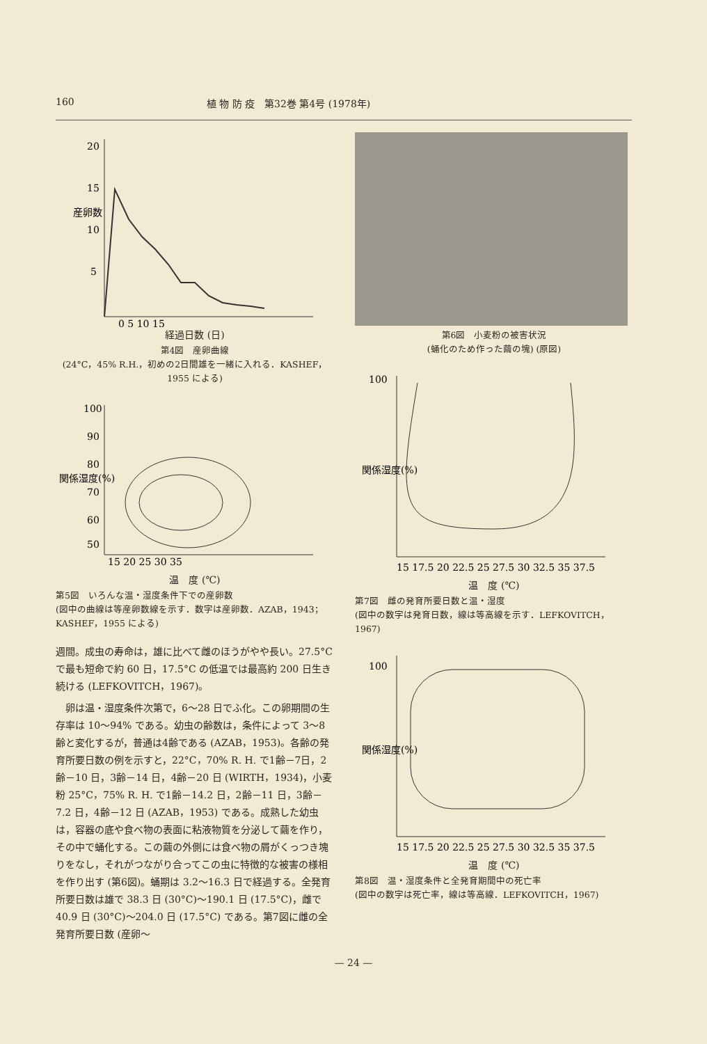160 植 物 防 疫　第32巻 第4号 (1978年)
20
15
10
5
0 5 10 15
産卵数
経過日数 (日)
第4図　産卵曲線
(24°C，45% R.H.，初めの2日間雄を一緒に入れる．KASHEF，1955 による)
100
90
80
70
60
50
関係湿度(%)
15 20 25 30 35
温　度 (℃)
第5図　いろんな温・湿度条件下での産卵数
(図中の曲線は等産卵数線を示す．数字は産卵数．AZAB，1943；KASHEF，1955 による)
週間。成虫の寿命は，雄に比べて雌のほうがやや長い。27.5°C で最も短命で約 60 日，17.5°C の低温では最高約 200 日生き続ける (LEFKOVITCH，1967)。
卵は温・湿度条件次第で，6～28 日でふ化。この卵期間の生存率は 10～94% である。幼虫の齢数は，条件によって 3～8 齢と変化するが，普通は4齢である (AZAB，1953)。各齢の発育所要日数の例を示すと，22°C，70% R. H. で1齢－7日，2齢－10 日，3齢－14 日，4齢－20 日 (WIRTH，1934)，小麦粉 25°C，75% R. H. で1齢－14.2 日，2齢－11 日，3齢－7.2 日，4齢－12 日 (AZAB，1953) である。成熟した幼虫は，容器の底や食べ物の表面に粘液物質を分泌して繭を作り，その中で蛹化する。この繭の外側には食べ物の屑がくっつき塊りをなし，それがつながり合ってこの虫に特徴的な被害の様相を作り出す (第6図)。蛹期は 3.2～16.3 日で経過する。全発育所要日数は雄で 38.3 日 (30°C)～190.1 日 (17.5°C)，雌で 40.9 日 (30°C)～204.0 日 (17.5°C) である。第7図に雌の全発育所要日数 (産卵～
第6図　小麦粉の被害状況
(蛹化のため作った繭の塊) (原図)
100
関係湿度(%)
15 17.5 20 22.5 25 27.5 30 32.5 35 37.5
温　度 (℃)
第7図　雌の発育所要日数と温・湿度
(図中の数字は発育日数，線は等高線を示す．LEFKOVITCH，1967)
100
関係湿度(%)
15 17.5 20 22.5 25 27.5 30 32.5 35 37.5
温　度 (℃)
第8図　温・湿度条件と全発育期間中の死亡率
(図中の数字は死亡率，線は等高線．LEFKOVITCH，1967)
— 24 —